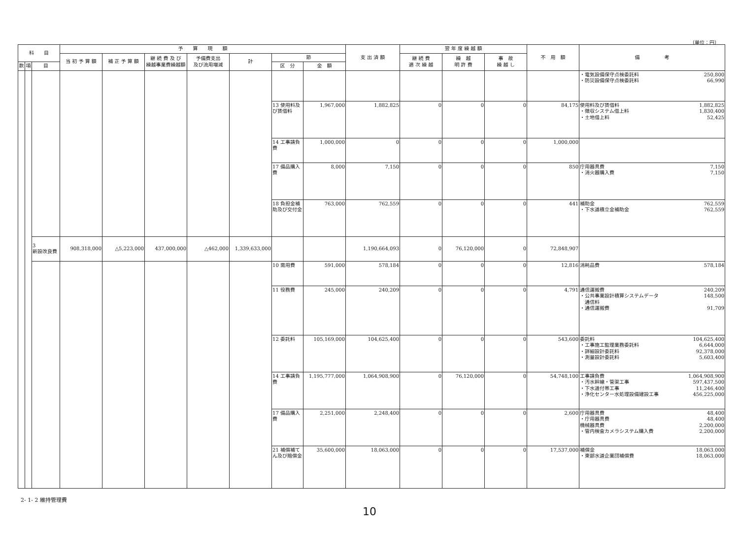（単位：円）
| 科 目 | | | 予 算 現 額 | | | | | | | 支 出 済 額 | 翌 年 度 繰 越 額 | | | 不 用 額 | 備 考 |
| --- | --- | --- | --- | --- | --- | --- | --- | --- | --- | --- | --- | --- | --- | --- | --- |
| | | | 当 初 予 算 額 | 補 正 予 算 額 | 継 続 費 及 び 繰越事業費繰越額 | 予備費支出 及び流用増減 | 計 | 節 | | | 継 続 費 逓 次 繰 越 | 繰 越 明 許 費 | 事 故 繰 越 し | | |
| 款 | 項 | 目 | | | | | | 区 分 | 金 額 | | | | | | |
| | | | | | | | | | | | | | | | ・電気設備保守点検委託料 250,800 ・防災設備保守点検委託料 66,990 |
| | | | | | | | | 13 使用料及び賃借料 | 1,967,000 | 1,882,825 | 0 | 0 | 0 | 84,175 | 使用料及び賃借料 1,882,825 ・徴収システム借上料 1,830,400 ・土地借上料 52,425 |
| | | | | | | | | 14 工事請負費 | 1,000,000 | 0 | 0 | 0 | 0 | 1,000,000 | |
| | | | | | | | | 17 備品購入費 | 8,000 | 7,150 | 0 | 0 | 0 | 850 | 庁用器具費 7,150 ・消火器購入費 7,150 |
| | | | | | | | | 18 負担金補助及び交付金 | 763,000 | 762,559 | 0 | 0 | 0 | 441 | 補助金 762,559 ・下水道積立金補助金 762,559 |
| | | 3 新設改良費 | 908,318,000 | △5,223,000 | 437,000,000 | △462,000 | 1,339,633,000 | | | 1,190,664,093 | 0 | 76,120,000 | 0 | 72,848,907 | |
| | | | | | | | | 10 需用費 | 591,000 | 578,184 | 0 | 0 | 0 | 12,816 | 消耗品費 578,184 |
| | | | | | | | | 11 役務費 | 245,000 | 240,209 | 0 | 0 | 0 | 4,791 | 通信運搬費 240,209 ・公共事業設計積算システムデータ 通信料 148,500 ・通信運搬費 91,709 |
| | | | | | | | | 12 委託料 | 105,169,000 | 104,625,400 | 0 | 0 | 0 | 543,600 | 委託料 104,625,400 ・工事施工監理業務委託料 6,644,000 ・詳細設計委託料 92,378,000 ・測量設計委託料 5,603,400 |
| | | | | | | | | 14 工事請負費 | 1,195,777,000 | 1,064,908,900 | 0 | 76,120,000 | 0 | 54,748,100 | 工事請負費 1,064,908,900 ・汚水幹線・管渠工事 597,437,500 ・下水道付帯工事 11,246,400 ・浄化センター水処理設備建設工事 456,225,000 |
| | | | | | | | | 17 備品購入費 | 2,251,000 | 2,248,400 | 0 | 0 | 0 | 2,600 | 庁用器具費 48,400 ・庁用器具費 48,400 機械器具費 2,200,000 ・管内検査カメラシステム購入費 2,200,000 |
| | | | | | | | | 21 補償補てん及び賠償金 | 35,600,000 | 18,063,000 | 0 | 0 | 0 | 17,537,000 | 補償金 18,063,000 ・東部水道企業団補償費 18,063,000 |
2- 1- 2 維持管理費
10